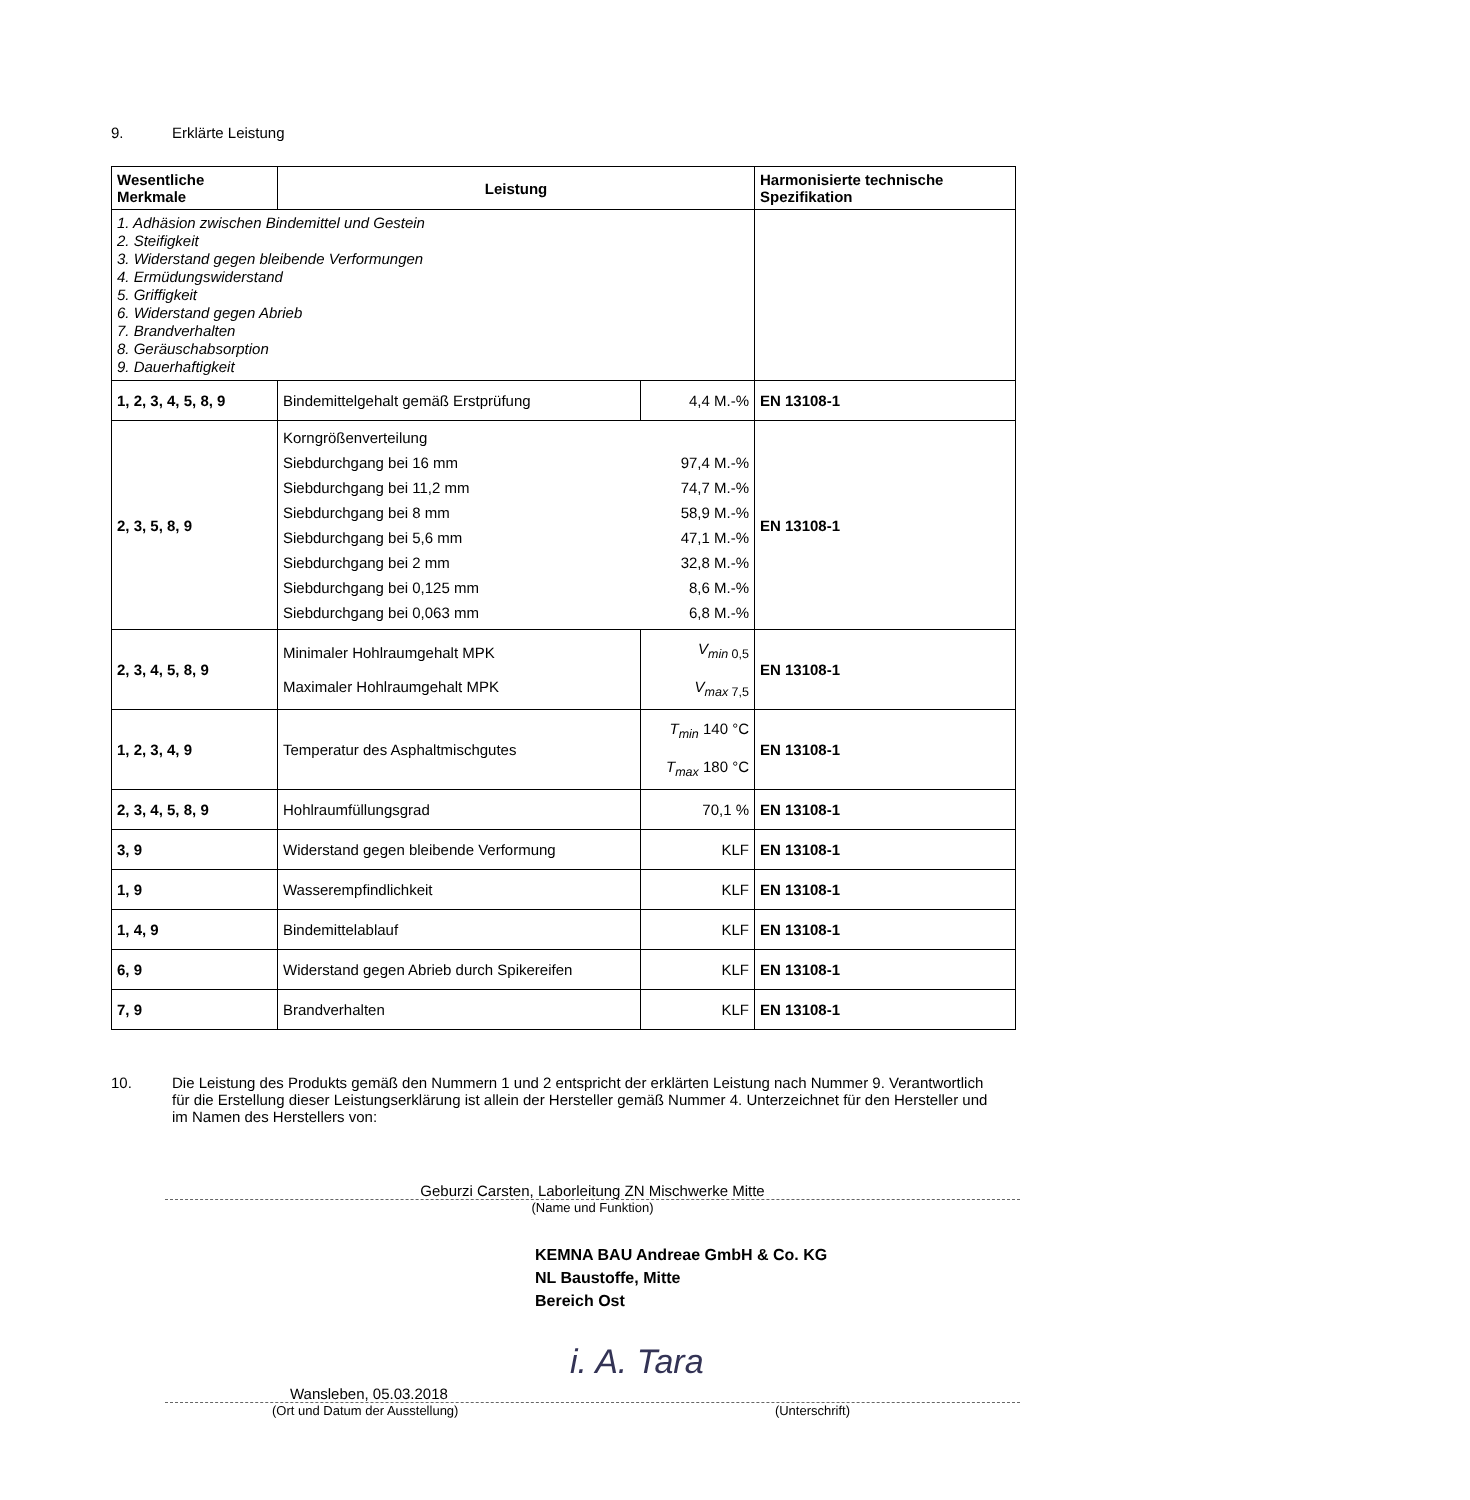9. Erklärte Leistung
| Wesentliche Merkmale | Leistung | | Harmonisierte technische Spezifikation |
| --- | --- | --- | --- |
| 1. Adhäsion zwischen Bindemittel und Gestein 2. Steifigkeit 3. Widerstand gegen bleibende Verformungen 4. Ermüdungswiderstand 5. Griffigkeit 6. Widerstand gegen Abrieb 7. Brandverhalten 8. Geräuschabsorption 9. Dauerhaftigkeit | | | |
| 1, 2, 3, 4, 5, 8, 9 | Bindemittelgehalt gemäß Erstprüfung | 4,4 M.-% | EN 13108-1 |
| 2, 3, 5, 8, 9 | Korngrößenverteilung Siebdurchgang bei 16 mm 97,4 M.-% Siebdurchgang bei 11,2 mm 74,7 M.-% Siebdurchgang bei 8 mm 58,9 M.-% Siebdurchgang bei 5,6 mm 47,1 M.-% Siebdurchgang bei 2 mm 32,8 M.-% Siebdurchgang bei 0,125 mm 8,6 M.-% Siebdurchgang bei 0,063 mm 6,8 M.-% | | EN 13108-1 |
| 2, 3, 4, 5, 8, 9 | Minimaler Hohlraumgehalt MPK Maximaler Hohlraumgehalt MPK | V<sub>min</sub><sub>0,5</sub> V<sub>max</sub><sub>7,5</sub> | EN 13108-1 |
| 1, 2, 3, 4, 9 | Temperatur des Asphaltmischgutes | T<sub>min</sub> 140 °C T<sub>max</sub> 180 °C | EN 13108-1 |
| 2, 3, 4, 5, 8, 9 | Hohlraumfüllungsgrad | 70,1 % | EN 13108-1 |
| 3, 9 | Widerstand gegen bleibende Verformung | KLF | EN 13108-1 |
| 1, 9 | Wasserempfindlichkeit | KLF | EN 13108-1 |
| 1, 4, 9 | Bindemittelablauf | KLF | EN 13108-1 |
| 6, 9 | Widerstand gegen Abrieb durch Spikereifen | KLF | EN 13108-1 |
| 7, 9 | Brandverhalten | KLF | EN 13108-1 |
10. Die Leistung des Produkts gemäß den Nummern 1 und 2 entspricht der erklärten Leistung nach Nummer 9. Verantwortlich für die Erstellung dieser Leistungserklärung ist allein der Hersteller gemäß Nummer 4. Unterzeichnet für den Hersteller und im Namen des Herstellers von:
Geburzi Carsten, Laborleitung ZN Mischwerke Mitte
(Name und Funktion)
KEMNA BAU Andreae GmbH & Co. KG
NL Baustoffe, Mitte
Bereich Ost
i. A. Tara
Wansleben, 05.03.2018
(Ort und Datum der Ausstellung) (Unterschrift)